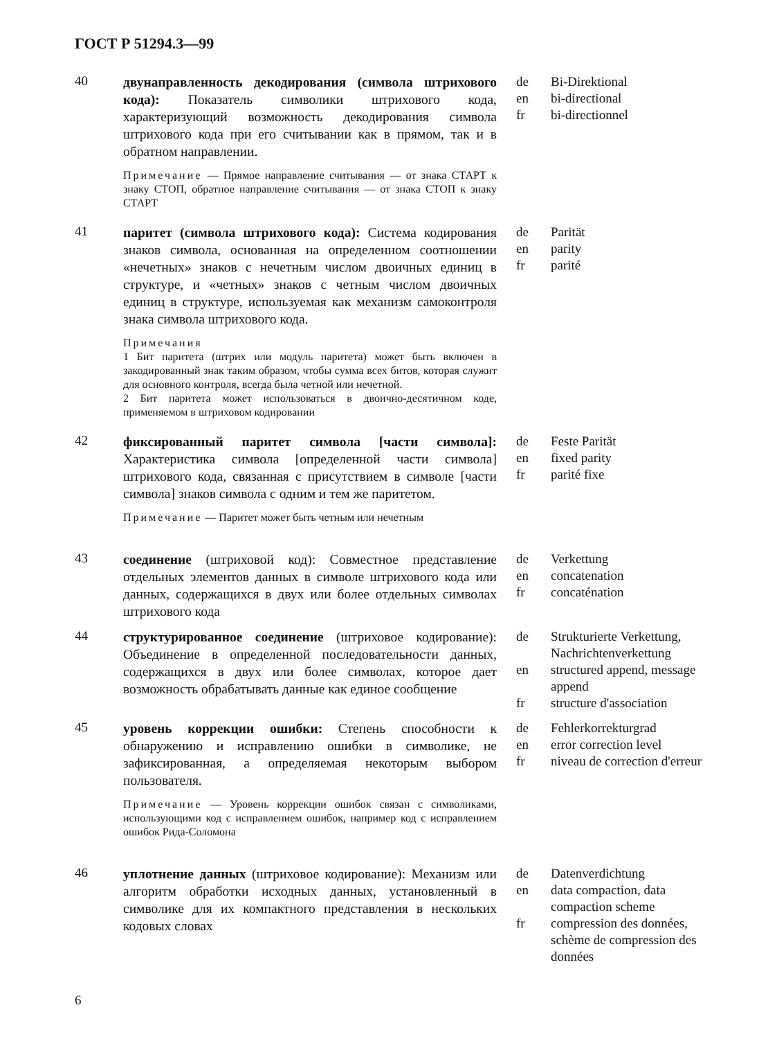ГОСТ Р 51294.3—99
40
двунаправленность декодирования (символа штрихового кода): Показатель символики штрихового кода, характеризующий возможность декодирования символа штрихового кода при его считывании как в прямом, так и в обратном направлении.
Примечание — Прямое направление считывания — от знака СТАРТ к знаку СТОП, обратное направление считывания — от знака СТОП к знаку СТАРТ
de
en
fr
Bi-Direktional
bi-directional
bi-directionnel
41
паритет (символа штрихового кода): Система кодирования знаков символа, основанная на определенном соотношении «нечетных» знаков с нечетным числом двоичных единиц в структуре, и «четных» знаков с четным числом двоичных единиц в структуре, используемая как механизм самоконтроля знака символа штрихового кода.
Примечания
1 Бит паритета (штрих или модуль паритета) может быть включен в закодированный знак таким образом, чтобы сумма всех битов, которая служит для основного контроля, всегда была четной или нечетной.
2 Бит паритета может использоваться в двоично-десятичном коде, применяемом в штриховом кодировании
de
en
fr
Parität
parity
parité
42
фиксированный паритет символа [части символа]: Характеристика символа [определенной части символа] штрихового кода, связанная с присутствием в символе [части символа] знаков символа с одним и тем же паритетом.
Примечание — Паритет может быть четным или нечетным
de
en
fr
Feste Parität
fixed parity
parité fixe
43
соединение (штриховой код): Совместное представление отдельных элементов данных в символе штрихового кода или данных, содержащихся в двух или более отдельных символах штрихового кода
de
en
fr
Verkettung
concatenation
concaténation
44
структурированное соединение (штриховое кодирование): Объединение в определенной последовательности данных, содержащихся в двух или более символах, которое дает возможность обрабатывать данные как единое сообщение
de
en
fr
Strukturierte Verkettung, Nachrichtenverkettung
structured append, message append
structure d'association
45
уровень коррекции ошибки: Степень способности к обнаружению и исправлению ошибки в символике, не зафиксированная, а определяемая некоторым выбором пользователя.
Примечание — Уровень коррекции ошибок связан с символиками, использующими код с исправлением ошибок, например код с исправлением ошибок Рида-Соломона
de
en
fr
Fehlerkorrekturgrad
error correction level
niveau de correction d'erreur
46
уплотнение данных (штриховое кодирование): Механизм или алгоритм обработки исходных данных, установленный в символике для их компактного представления в нескольких кодовых словах
de
en
fr
Datenverdichtung
data compaction, data compaction scheme
compression des données, schème de compression des données
6